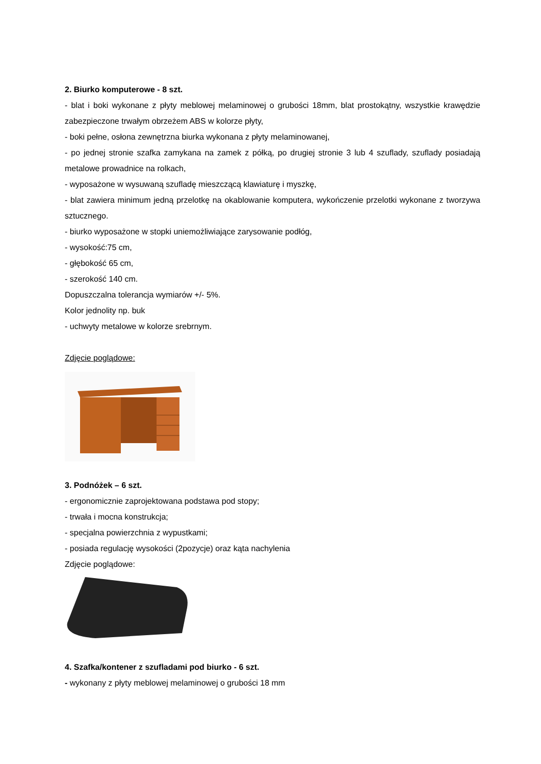2. Biurko komputerowe - 8 szt.
- blat i boki wykonane z płyty meblowej melaminowej o grubości 18mm, blat prostokątny, wszystkie krawędzie zabezpieczone trwałym obrzeżem ABS w kolorze płyty,
- boki pełne, osłona zewnętrzna biurka wykonana z płyty melaminowanej,
- po jednej stronie szafka zamykana na zamek z półką, po drugiej stronie 3 lub 4 szuflady, szuflady posiadają metalowe prowadnice na rolkach,
- wyposażone w wysuwaną szufladę mieszczącą klawiaturę i myszkę,
- blat zawiera minimum jedną przelotkę na okablowanie komputera, wykończenie przelotki wykonane z tworzywa sztucznego.
- biurko wyposażone w stopki uniemożliwiające zarysowanie podłóg,
- wysokość:75 cm,
- głębokość 65 cm,
- szerokość 140 cm.
Dopuszczalna tolerancja wymiarów +/- 5%.
Kolor jednolity np. buk
- uchwyty metalowe w kolorze srebrnym.
Zdjęcie poglądowe:
3. Podnóżek – 6 szt.
- ergonomicznie zaprojektowana podstawa pod stopy;
- trwała i mocna konstrukcja;
- specjalna powierzchnia z wypustkami;
- posiada regulację wysokości (2pozycje) oraz kąta nachylenia
Zdjęcie poglądowe:
4. Szafka/kontener z szufladami pod biurko - 6 szt.
- wykonany z płyty meblowej melaminowej o grubości 18 mm